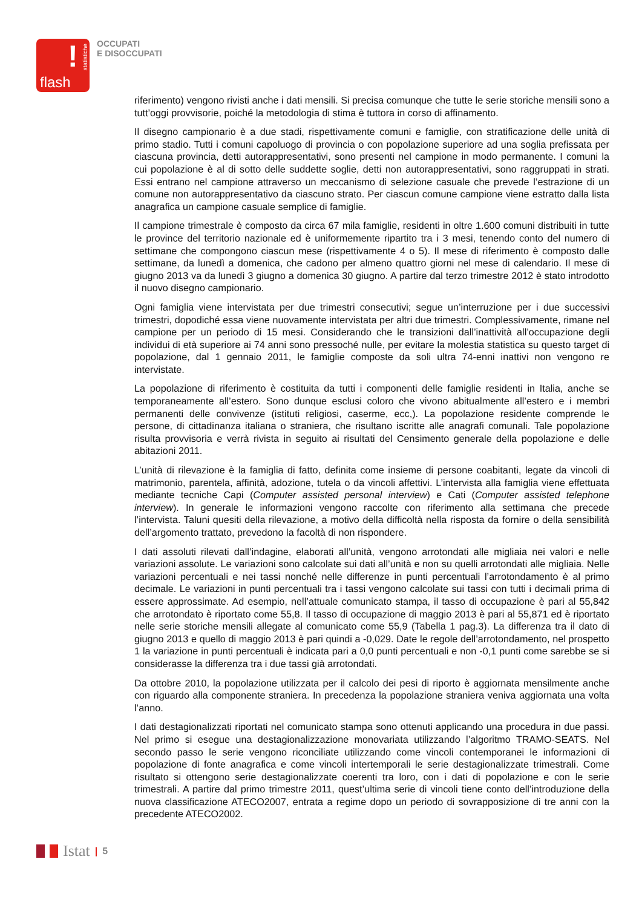!
statistiche
flash
OCCUPATI
E DISOCCUPATI
riferimento) vengono rivisti anche i dati mensili. Si precisa comunque che tutte le serie storiche mensili sono a tutt’oggi provvisorie, poiché la metodologia di stima è tuttora in corso di affinamento.
Il disegno campionario è a due stadi, rispettivamente comuni e famiglie, con stratificazione delle unità di primo stadio. Tutti i comuni capoluogo di provincia o con popolazione superiore ad una soglia prefissata per ciascuna provincia, detti autorappresentativi, sono presenti nel campione in modo permanente. I comuni la cui popolazione è al di sotto delle suddette soglie, detti non autorappresentativi, sono raggruppati in strati. Essi entrano nel campione attraverso un meccanismo di selezione casuale che prevede l’estrazione di un comune non autorappresentativo da ciascuno strato. Per ciascun comune campione viene estratto dalla lista anagrafica un campione casuale semplice di famiglie.
Il campione trimestrale è composto da circa 67 mila famiglie, residenti in oltre 1.600 comuni distribuiti in tutte le province del territorio nazionale ed è uniformemente ripartito tra i 3 mesi, tenendo conto del numero di settimane che compongono ciascun mese (rispettivamente 4 o 5). Il mese di riferimento è composto dalle settimane, da lunedì a domenica, che cadono per almeno quattro giorni nel mese di calendario. Il mese di giugno 2013 va da lunedì 3 giugno a domenica 30 giugno. A partire dal terzo trimestre 2012 è stato introdotto il nuovo disegno campionario.
Ogni famiglia viene intervistata per due trimestri consecutivi; segue un’interruzione per i due successivi trimestri, dopodiché essa viene nuovamente intervistata per altri due trimestri. Complessivamente, rimane nel campione per un periodo di 15 mesi. Considerando che le transizioni dall’inattività all’occupazione degli individui di età superiore ai 74 anni sono pressoché nulle, per evitare la molestia statistica su questo target di popolazione, dal 1 gennaio 2011, le famiglie composte da soli ultra 74-enni inattivi non vengono re intervistate.
La popolazione di riferimento è costituita da tutti i componenti delle famiglie residenti in Italia, anche se temporaneamente all’estero. Sono dunque esclusi coloro che vivono abitualmente all’estero e i membri permanenti delle convivenze (istituti religiosi, caserme, ecc,). La popolazione residente comprende le persone, di cittadinanza italiana o straniera, che risultano iscritte alle anagrafi comunali. Tale popolazione risulta provvisoria e verrà rivista in seguito ai risultati del Censimento generale della popolazione e delle abitazioni 2011.
L’unità di rilevazione è la famiglia di fatto, definita come insieme di persone coabitanti, legate da vincoli di matrimonio, parentela, affinità, adozione, tutela o da vincoli affettivi. L’intervista alla famiglia viene effettuata mediante tecniche Capi (Computer assisted personal interview) e Cati (Computer assisted telephone interview). In generale le informazioni vengono raccolte con riferimento alla settimana che precede l’intervista. Taluni quesiti della rilevazione, a motivo della difficoltà nella risposta da fornire o della sensibilità dell’argomento trattato, prevedono la facoltà di non rispondere.
I dati assoluti rilevati dall’indagine, elaborati all’unità, vengono arrotondati alle migliaia nei valori e nelle variazioni assolute. Le variazioni sono calcolate sui dati all’unità e non su quelli arrotondati alle migliaia. Nelle variazioni percentuali e nei tassi nonché nelle differenze in punti percentuali l’arrotondamento è al primo decimale. Le variazioni in punti percentuali tra i tassi vengono calcolate sui tassi con tutti i decimali prima di essere approssimate. Ad esempio, nell’attuale comunicato stampa, il tasso di occupazione è pari al 55,842 che arrotondato è riportato come 55,8. Il tasso di occupazione di maggio 2013 è pari al 55,871 ed è riportato nelle serie storiche mensili allegate al comunicato come 55,9 (Tabella 1 pag.3). La differenza tra il dato di giugno 2013 e quello di maggio 2013 è pari quindi a -0,029. Date le regole dell’arrotondamento, nel prospetto 1 la variazione in punti percentuali è indicata pari a 0,0 punti percentuali e non -0,1 punti come sarebbe se si considerasse la differenza tra i due tassi già arrotondati.
Da ottobre 2010, la popolazione utilizzata per il calcolo dei pesi di riporto è aggiornata mensilmente anche con riguardo alla componente straniera. In precedenza la popolazione straniera veniva aggiornata una volta l’anno.
I dati destagionalizzati riportati nel comunicato stampa sono ottenuti applicando una procedura in due passi. Nel primo si esegue una destagionalizzazione monovariata utilizzando l’algoritmo TRAMO-SEATS. Nel secondo passo le serie vengono riconciliate utilizzando come vincoli contemporanei le informazioni di popolazione di fonte anagrafica e come vincoli intertemporali le serie destagionalizzate trimestrali. Come risultato si ottengono serie destagionalizzate coerenti tra loro, con i dati di popolazione e con le serie trimestrali. A partire dal primo trimestre 2011, quest’ultima serie di vincoli tiene conto dell’introduzione della nuova classificazione ATECO2007, entrata a regime dopo un periodo di sovrapposizione di tre anni con la precedente ATECO2002.
Istat | 5